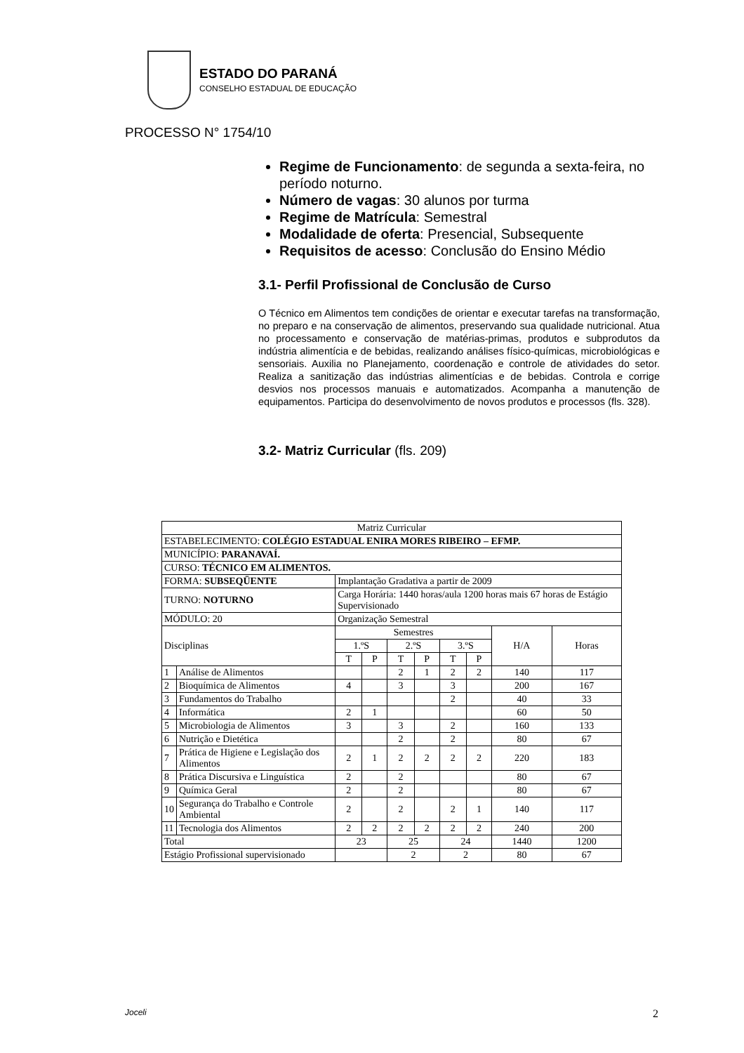ESTADO DO PARANÁ
CONSELHO ESTADUAL DE EDUCAÇÃO
PROCESSO N° 1754/10
Regime de Funcionamento: de segunda a sexta-feira, no período noturno.
Número de vagas: 30 alunos por turma
Regime de Matrícula: Semestral
Modalidade de oferta: Presencial, Subsequente
Requisitos de acesso: Conclusão do Ensino Médio
3.1- Perfil Profissional de Conclusão de Curso
O Técnico em Alimentos tem condições de orientar e executar tarefas na transformação, no preparo e na conservação de alimentos, preservando sua qualidade nutricional. Atua no processamento e conservação de matérias-primas, produtos e subprodutos da indústria alimentícia e de bebidas, realizando análises físico-químicas, microbiológicas e sensoriais. Auxilia no Planejamento, coordenação e controle de atividades do setor. Realiza a sanitização das indústrias alimentícias e de bebidas. Controla e corrige desvios nos processos manuais e automatizados. Acompanha a manutenção de equipamentos. Participa do desenvolvimento de novos produtos e processos (fls. 328).
3.2- Matriz Curricular (fls. 209)
| Matriz Curricular | | | | | | | | | |
| ESTABELECIMENTO: COLÉGIO ESTADUAL ENIRA MORES RIBEIRO – EFMP. | | | | | | | | | |
| MUNICÍPIO: PARANAVAÍ. | | | | | | | | | |
| CURSO: TÉCNICO EM ALIMENTOS. | | | | | | | | | |
| FORMA: SUBSEQÜENTE | | Implantação Gradativa a partir de 2009 | | | | | | | |
| TURNO: NOTURNO | | Carga Horária: 1440 horas/aula 1200 horas mais 67 horas de Estágio Supervisionado | | | | | | | |
| MÓDULO: 20 | | Organização Semestral | | | | | | | |
| Disciplinas | | Semestres | | | | | | H/A | Horas |
| | | 1.ºS | | 2.ºS | | 3.ºS | | | |
| | | T | P | T | P | T | P | | |
| 1 | Análise de Alimentos | | | 2 | 1 | 2 | 2 | 140 | 117 |
| 2 | Bioquímica de Alimentos | 4 | | 3 | | 3 | | 200 | 167 |
| 3 | Fundamentos do Trabalho | | | | | 2 | | 40 | 33 |
| 4 | Informática | 2 | 1 | | | | | 60 | 50 |
| 5 | Microbiologia de Alimentos | 3 | | 3 | | 2 | | 160 | 133 |
| 6 | Nutrição e Dietética | | | 2 | | 2 | | 80 | 67 |
| 7 | Prática de Higiene e Legislação dos Alimentos | 2 | 1 | 2 | 2 | 2 | 2 | 220 | 183 |
| 8 | Prática Discursiva e Linguística | 2 | | 2 | | | | 80 | 67 |
| 9 | Química Geral | 2 | | 2 | | | | 80 | 67 |
| 10 | Segurança do Trabalho e Controle Ambiental | 2 | | 2 | | 2 | 1 | 140 | 117 |
| 11 | Tecnologia dos Alimentos | 2 | 2 | 2 | 2 | 2 | 2 | 240 | 200 |
| Total | | 23 | | 25 | | 24 | | 1440 | 1200 |
| Estágio Profissional supervisionado | | | | 2 | | 2 | | 80 | 67 |
Joceli 2